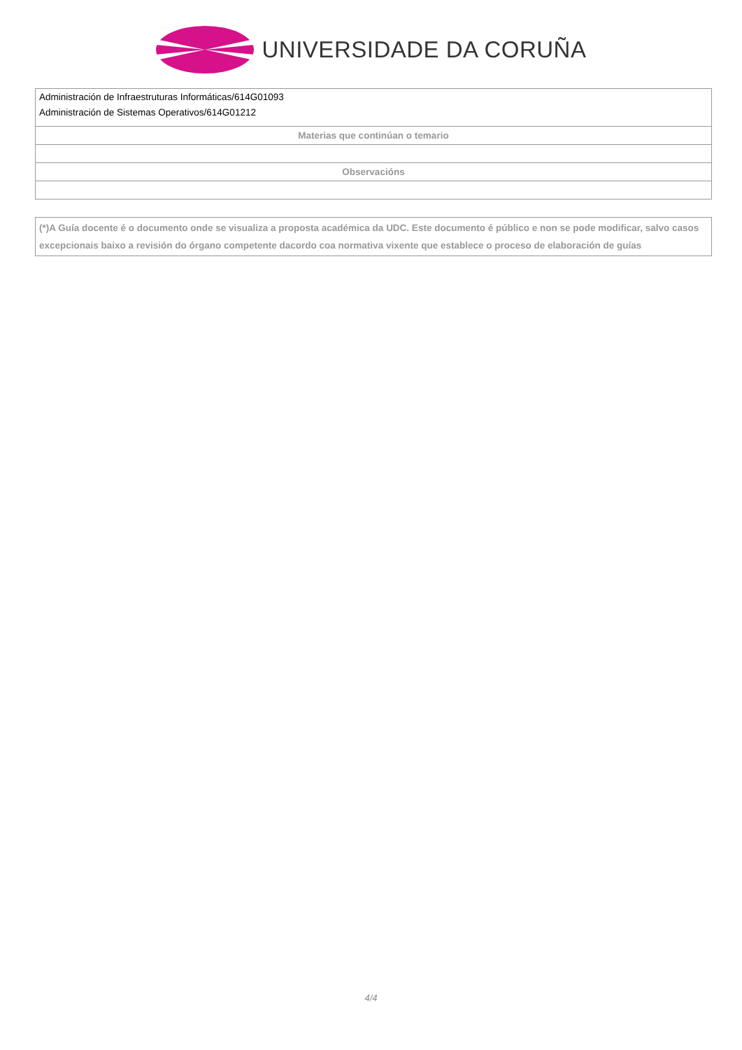UNIVERSIDADE DA CORUÑA
| Administración de Infraestruturas Informáticas/614G01093 Administración de Sistemas Operativos/614G01212 |
| Materias que continúan o temario |
| Observacións |
(*)A Guía docente é o documento onde se visualiza a proposta académica da UDC. Este documento é público e non se pode modificar, salvo casos excepcionais baixo a revisión do órgano competente dacordo coa normativa vixente que establece o proceso de elaboración de guías
4/4